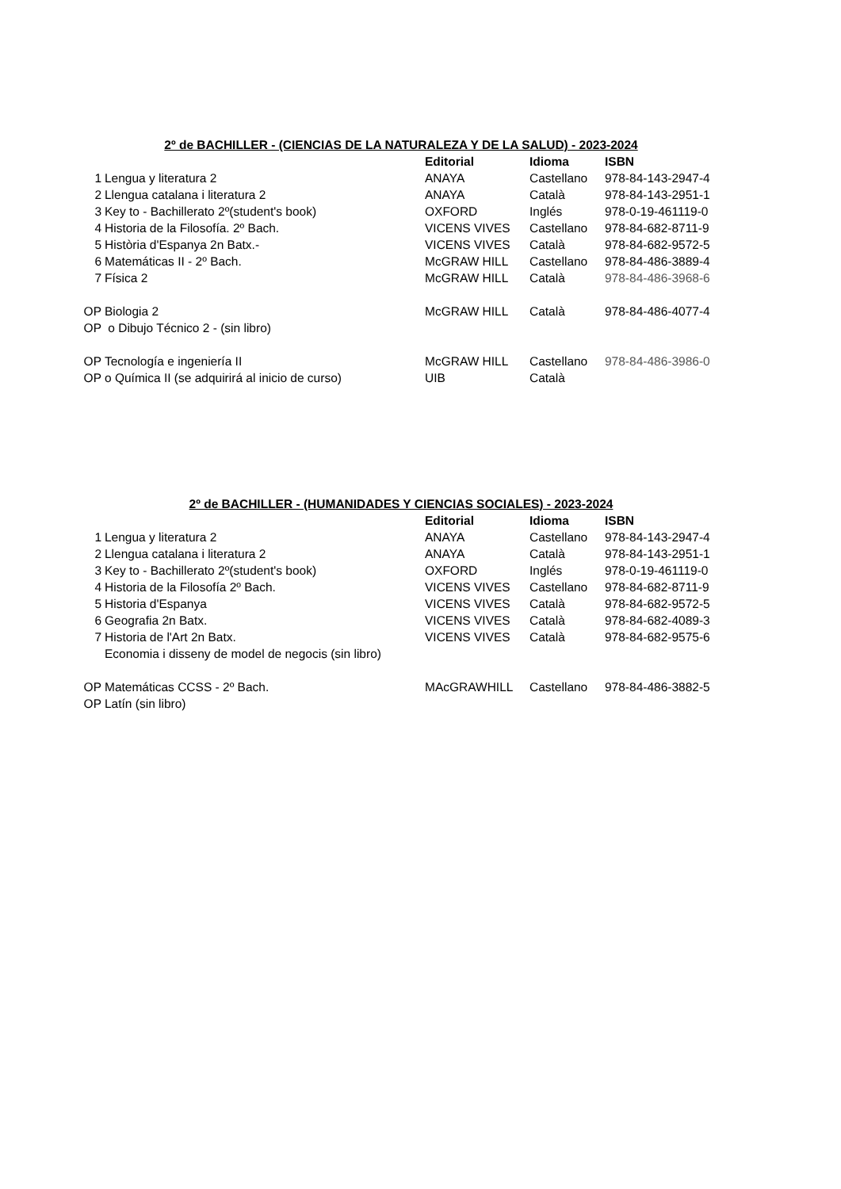2º de BACHILLER - (CIENCIAS DE LA NATURALEZA Y DE LA SALUD) - 2023-2024
| | | Editorial | Idioma | ISBN |
| 1 | Lengua y literatura 2 | ANAYA | Castellano | 978-84-143-2947-4 |
| 2 | Llengua catalana i literatura 2 | ANAYA | Català | 978-84-143-2951-1 |
| 3 | Key to - Bachillerato 2º(student's book) | OXFORD | Inglés | 978-0-19-461119-0 |
| 4 | Historia de la Filosofía. 2º Bach. | VICENS VIVES | Castellano | 978-84-682-8711-9 |
| 5 | Història d'Espanya 2n Batx.- | VICENS VIVES | Català | 978-84-682-9572-5 |
| 6 | Matemáticas II - 2º Bach. | McGRAW HILL | Castellano | 978-84-486-3889-4 |
| 7 | Física 2 | McGRAW HILL | Català | 978-84-486-3968-6 |
| OP | Biologia 2 | McGRAW HILL | Català | 978-84-486-4077-4 |
| OP | o Dibujo Técnico 2 - (sin libro) | | | |
| OP | Tecnología e ingeniería II | McGRAW HILL | Castellano | 978-84-486-3986-0 |
| OP | o Química II (se adquirirá al inicio de curso) | UIB | Català | |
2º de BACHILLER - (HUMANIDADES Y CIENCIAS SOCIALES) - 2023-2024
| | | Editorial | Idioma | ISBN |
| 1 | Lengua y literatura 2 | ANAYA | Castellano | 978-84-143-2947-4 |
| 2 | Llengua catalana i literatura 2 | ANAYA | Català | 978-84-143-2951-1 |
| 3 | Key to - Bachillerato 2º(student's book) | OXFORD | Inglés | 978-0-19-461119-0 |
| 4 | Historia de la Filosofía 2º Bach. | VICENS VIVES | Castellano | 978-84-682-8711-9 |
| 5 | Historia d'Espanya | VICENS VIVES | Català | 978-84-682-9572-5 |
| 6 | Geografia 2n Batx. | VICENS VIVES | Català | 978-84-682-4089-3 |
| 7 | Historia de l'Art 2n Batx. | VICENS VIVES | Català | 978-84-682-9575-6 |
| | Economia i disseny de model de negocis (sin libro) | | | |
| OP | Matemáticas CCSS - 2º Bach. | MAcGRAWHILL | Castellano | 978-84-486-3882-5 |
| OP | Latín (sin libro) | | | |